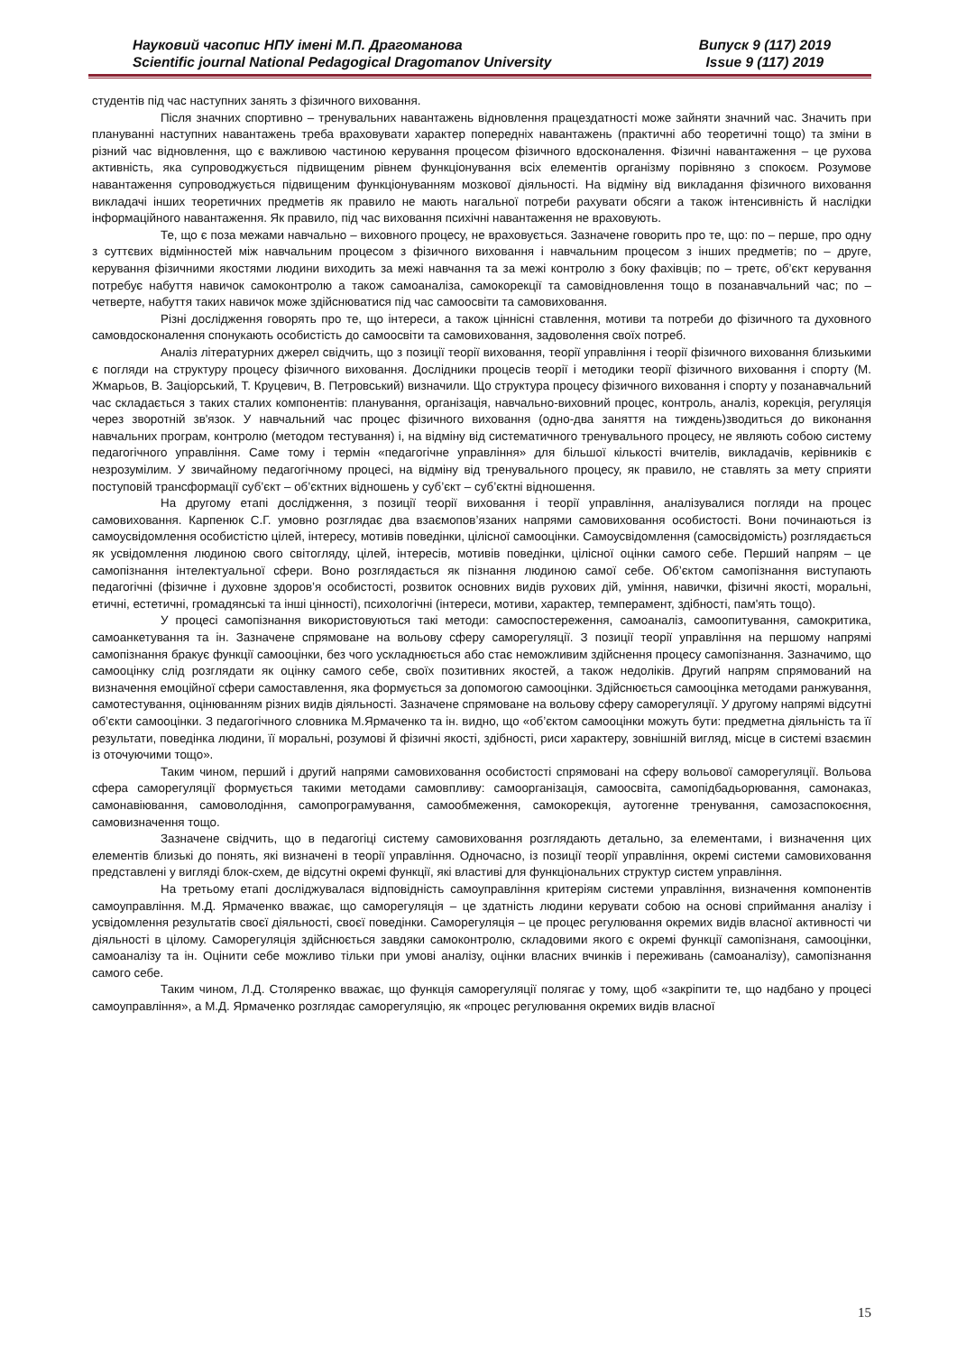Науковий часопис НПУ імені М.П. Драгоманова
Scientific journal National Pedagogical Dragomanov University
Випуск 9 (117) 2019
Issue 9 (117) 2019
студентів під час наступних занять з фізичного виховання.
Після значних спортивно – тренувальних навантажень відновлення працездатності може зайняти значний час. Значить при плануванні наступних навантажень треба враховувати характер попередніх навантажень (практичні або теоретичні тощо) та зміни в різний час відновлення, що є важливою частиною керування процесом фізичного вдосконалення. Фізичні навантаження – це рухова активність, яка супроводжується підвищеним рівнем функціонування всіх елементів організму порівняно з спокоєм. Розумове навантаження супроводжується підвищеним функціонуванням мозкової діяльності. На відміну від викладання фізичного виховання викладачі інших теоретичних предметів як правило не мають нагальної потреби рахувати обсяги а також інтенсивність й наслідки інформаційного навантаження. Як правило, під час виховання психічні навантаження не враховують.
Те, що є поза межами навчально – виховного процесу, не враховується. Зазначене говорить про те, що: по – перше, про одну з суттєвих відмінностей між навчальним процесом з фізичного виховання і навчальним процесом з інших предметів; по – друге, керування фізичними якостями людини виходить за межі навчання та за межі контролю з боку фахівців; по – третє, об’єкт керування потребує набуття навичок самоконтролю а також самоаналіза, самокорекції та самовідновлення тощо в позанавчальний час; по – четверте, набуття таких навичок може здійснюватися під час самоосвіти та самовиховання.
Різні дослідження говорять про те, що інтереси, а також ціннісні ставлення, мотиви та потреби до фізичного та духовного самовдосконалення спонукають особистість до самоосвіти та самовиховання, задоволення своїх потреб.
Аналіз літературних джерел свідчить, що з позиції теорії виховання, теорії управління і теорії фізичного виховання близькими є погляди на структуру процесу фізичного виховання. Дослідники процесів теорії і методики теорії фізичного виховання і спорту (М. Жмарьов, В. Заціорський, Т. Круцевич, В. Петровський) визначили. Що структура процесу фізичного виховання і спорту у позанавчальний час складається з таких сталих компонентів: планування, організація, навчально-виховний процес, контроль, аналіз, корекція, регуляція через зворотній зв'язок. У навчальний час процес фізичного виховання (одно-два заняття на тиждень)зводиться до виконання навчальних програм, контролю (методом тестування) і, на відміну від систематичного тренувального процесу, не являють собою систему педагогічного управління. Саме тому і термін «педагогічне управління» для більшої кількості вчителів, викладачів, керівників є незрозумілим. У звичайному педагогічному процесі, на відміну від тренувального процесу, як правило, не ставлять за мету сприяти поступовій трансформації суб’єкт – об’єктних відношень у суб’єкт – суб’єктні відношення.
На другому етапі дослідження, з позиції теорії виховання і теорії управління, аналізувалися погляди на процес самовиховання. Карпенюк С.Г. умовно розглядає два взаємопов’язаних напрями самовиховання особистості. Вони починаються із самоусвідомлення особистістю цілей, інтересу, мотивів поведінки, цілісної самооцінки. Самоусвідомлення (самосвідомість) розглядається як усвідомлення людиною свого світогляду, цілей, інтересів, мотивів поведінки, цілісної оцінки самого себе. Перший напрям – це самопізнання інтелектуальної сфери. Воно розглядається як пізнання людиною самої себе. Об’єктом самопізнання виступають педагогічні (фізичне і духовне здоров’я особистості, розвиток основних видів рухових дій, уміння, навички, фізичні якості, моральні, етичні, естетичні, громадянські та інші цінності), психологічні (інтереси, мотиви, характер, темперамент, здібності, пам'ять тощо).
У процесі самопізнання використовуються такі методи: самоспостереження, самоаналіз, самоопитування, самокритика, самоанкетування та ін. Зазначене спрямоване на вольову сферу саморегуляції. З позиції теорії управління на першому напрямі самопізнання бракує функції самооцінки, без чого ускладнюється або стає неможливим здійснення процесу самопізнання. Зазначимо, що самооцінку слід розглядати як оцінку самого себе, своїх позитивних якостей, а також недоліків. Другий напрям спрямований на визначення емоційної сфери самоставлення, яка формується за допомогою самооцінки. Здійснюється самооцінка методами ранжування, самотестування, оцінюванням різних видів діяльності. Зазначене спрямоване на вольову сферу саморегуляції. У другому напрямі відсутні об’єкти самооцінки. З педагогічного словника М.Ярмаченко та ін. видно, що «об’єктом самооцінки можуть бути: предметна діяльність та її результати, поведінка людини, її моральні, розумові й фізичні якості, здібності, риси характеру, зовнішній вигляд, місце в системі взаємин із оточуючими тощо».
Таким чином, перший і другий напрями самовиховання особистості спрямовані на сферу вольової саморегуляції. Вольова сфера саморегуляції формується такими методами самовпливу: самоорганізація, самоосвіта, самопідбадьорювання, самонаказ, самонавіювання, самоволодіння, самопрограмування, самообмеження, самокорекція, аутогенне тренування, самозаспокоєння, самовизначення тощо.
Зазначене свідчить, що в педагогіці систему самовиховання розглядають детально, за елементами, і визначення цих елементів близькі до понять, які визначені в теорії управління. Одночасно, із позиції теорії управління, окремі системи самовиховання представлені у вигляді блок-схем, де відсутні окремі функції, які властиві для функціональних структур систем управління.
На третьому етапі досліджувалася відповідність самоуправління критеріям системи управління, визначення компонентів самоуправління. М.Д. Ярмаченко вважає, що саморегуляція – це здатність людини керувати собою на основі сприймання аналізу і усвідомлення результатів своєї діяльності, своєї поведінки. Саморегуляція – це процес регулювання окремих видів власної активності чи діяльності в цілому. Саморегуляція здійснюється завдяки самоконтролю, складовими якого є окремі функції самопізнаня, самооцінки, самоаналізу та ін. Оцінити себе можливо тільки при умові аналізу, оцінки власних вчинків і переживань (самоаналізу), самопізнання самого себе.
Таким чином, Л.Д. Столяренко вважає, що функція саморегуляції полягає у тому, щоб «закріпити те, що надбано у процесі самоуправління», а М.Д. Ярмаченко розглядає саморегуляцію, як «процес регулювання окремих видів власної
15